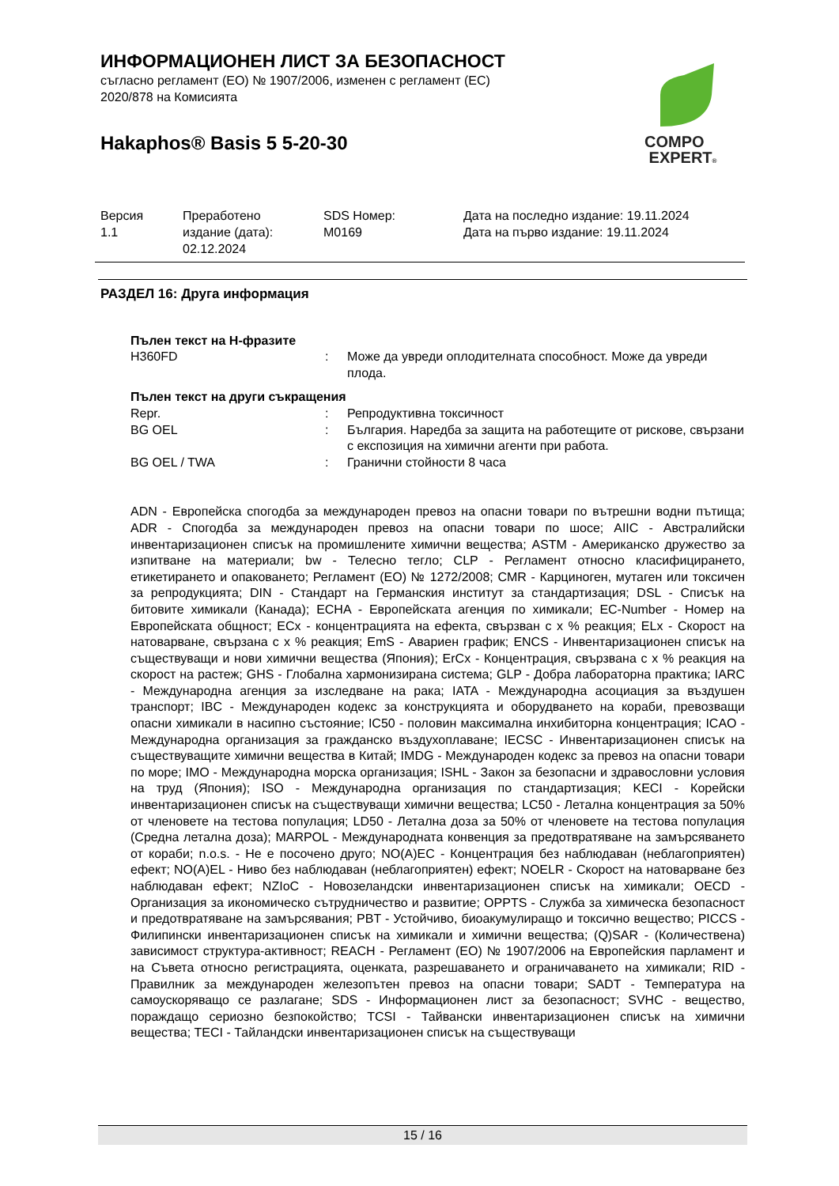ИНФОРМАЦИОНЕН ЛИСТ ЗА БЕЗОПАСНОСТ
съгласно регламент (ЕО) № 1907/2006, изменен с регламент (ЕС) 2020/878 на Комисията
Hakaphos® Basis 5 5-20-30
COMPO
EXPERT®
| Версия 1.1 | Преработено издание (дата): 02.12.2024 | SDS Номер: M0169 | Дата на последно издание: 19.11.2024 Дата на първо издание: 19.11.2024 |
РАЗДЕЛ 16: Друга информация
Пълен текст на H-фразите
| H360FD | : | Може да увреди оплодителната способност. Може да увреди плода. |
Пълен текст на други съкращения
| Repr. | : | Репродуктивна токсичност |
| BG OEL | : | България. Наредба за защита на работещите от рискове, свързани с експозиция на химични агенти при работа. |
| BG OEL / TWA | : | Гранични стойности 8 часа |
ADN - Европейска спогодба за международен превоз на опасни товари по вътрешни водни пътища; ADR - Спогодба за международен превоз на опасни товари по шосе; AIIC - Австралийски инвентаризационен списък на промишлените химични вещества; ASTM - Американско дружество за изпитване на материали; bw - Телесно тегло; CLP - Регламент относно класифицирането, етикетирането и опаковането; Регламент (ЕО) № 1272/2008; CMR - Карциноген, мутаген или токсичен за репродукцията; DIN - Стандарт на Германския институт за стандартизация; DSL - Списък на битовите химикали (Канада); ECHA - Европейската агенция по химикали; EC-Number - Номер на Европейската общност; ECx - концентрацията на ефекта, свързван с x % реакция; ELx - Скорост на натоварване, свързана с x % реакция; EmS - Авариен график; ENCS - Инвентаризационен списък на съществуващи и нови химични вещества (Япония); ErCx - Концентрация, свързвана с x % реакция на скорост на растеж; GHS - Глобална хармонизирана система; GLP - Добра лабораторна практика; IARC - Международна агенция за изследване на рака; IATA - Международна асоциация за въздушен транспорт; IBC - Международен кодекс за конструкцията и оборудването на кораби, превозващи опасни химикали в насипно състояние; IC50 - половин максимална инхибиторна концентрация; ICAO - Международна организация за гражданско въздухоплаване; IECSC - Инвентаризационен списък на съществуващите химични вещества в Китай; IMDG - Международен кодекс за превоз на опасни товари по море; IMO - Международна морска организация; ISHL - Закон за безопасни и здравословни условия на труд (Япония); ISO - Международна организация по стандартизация; KECI - Корейски инвентаризационен списък на съществуващи химични вещества; LC50 - Летална концентрация за 50% от членовете на тестова популация; LD50 - Летална доза за 50% от членовете на тестова популация (Средна летална доза); MARPOL - Международната конвенция за предотвратяване на замърсяването от кораби; n.o.s. - Не е посочено друго; NO(A)EC - Концентрация без наблюдаван (неблагоприятен) ефект; NO(A)EL - Ниво без наблюдаван (неблагоприятен) ефект; NOELR - Скорост на натоварване без наблюдаван ефект; NZIoC - Новозеландски инвентаризационен списък на химикали; OECD - Организация за икономическо сътрудничество и развитие; OPPTS - Служба за химическа безопасност и предотвратяване на замърсявания; PBT - Устойчиво, биоакумулиращо и токсично вещество; PICCS - Филипински инвентаризационен списък на химикали и химични вещества; (Q)SAR - (Количествена) зависимост структура-активност; REACH - Регламент (ЕО) № 1907/2006 на Европейския парламент и на Съвета относно регистрацията, оценката, разрешаването и ограничаването на химикали; RID - Правилник за международен железопътен превоз на опасни товари; SADT - Температура на самоускоряващо се разлагане; SDS - Информационен лист за безопасност; SVHC - вещество, пораждащо сериозно безпокойство; TCSI - Тайвански инвентаризационен списък на химични вещества; TECI - Тайландски инвентаризационен списък на съществуващи
15 / 16